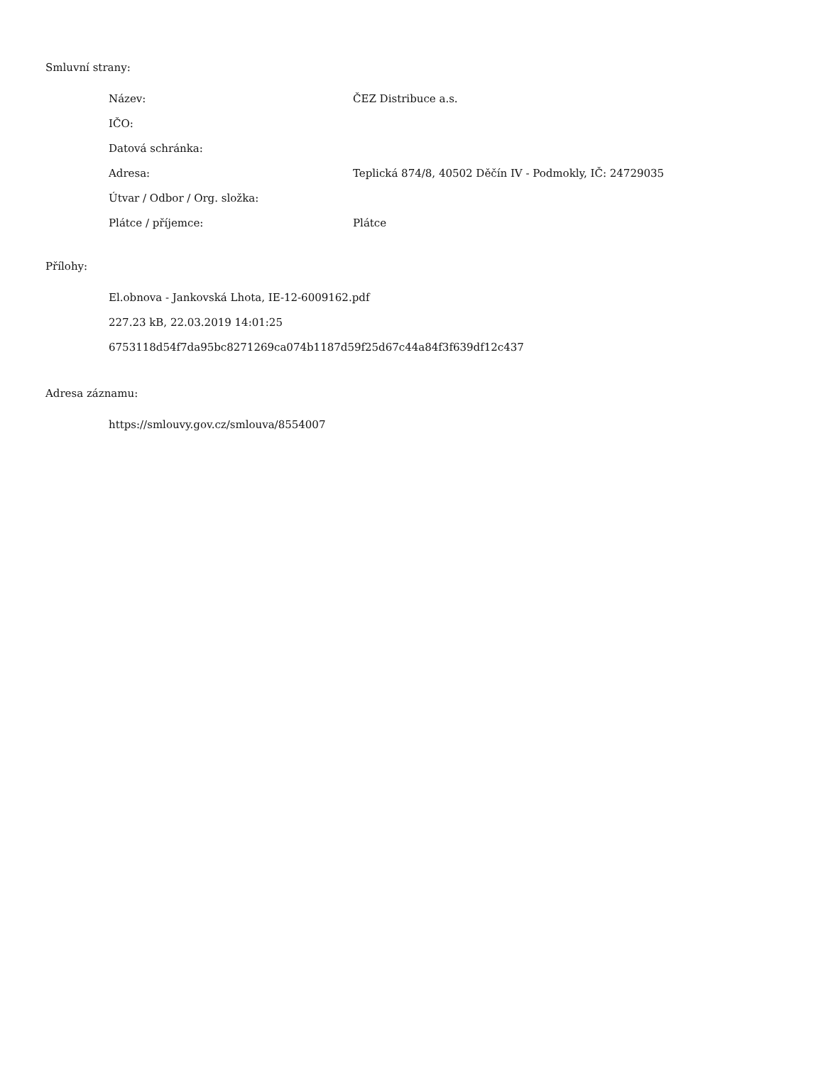Smluvní strany:
| Název: | ČEZ Distribuce a.s. |
| IČO: | |
| Datová schránka: | |
| Adresa: | Teplická 874/8, 40502 Děčín IV - Podmokly, IČ: 24729035 |
| Útvar / Odbor / Org. složka: | |
| Plátce / příjemce: | Plátce |
Přílohy:
El.obnova - Jankovská Lhota, IE-12-6009162.pdf
227.23 kB, 22.03.2019 14:01:25
6753118d54f7da95bc8271269ca074b1187d59f25d67c44a84f3f639df12c437
Adresa záznamu:
https://smlouvy.gov.cz/smlouva/8554007